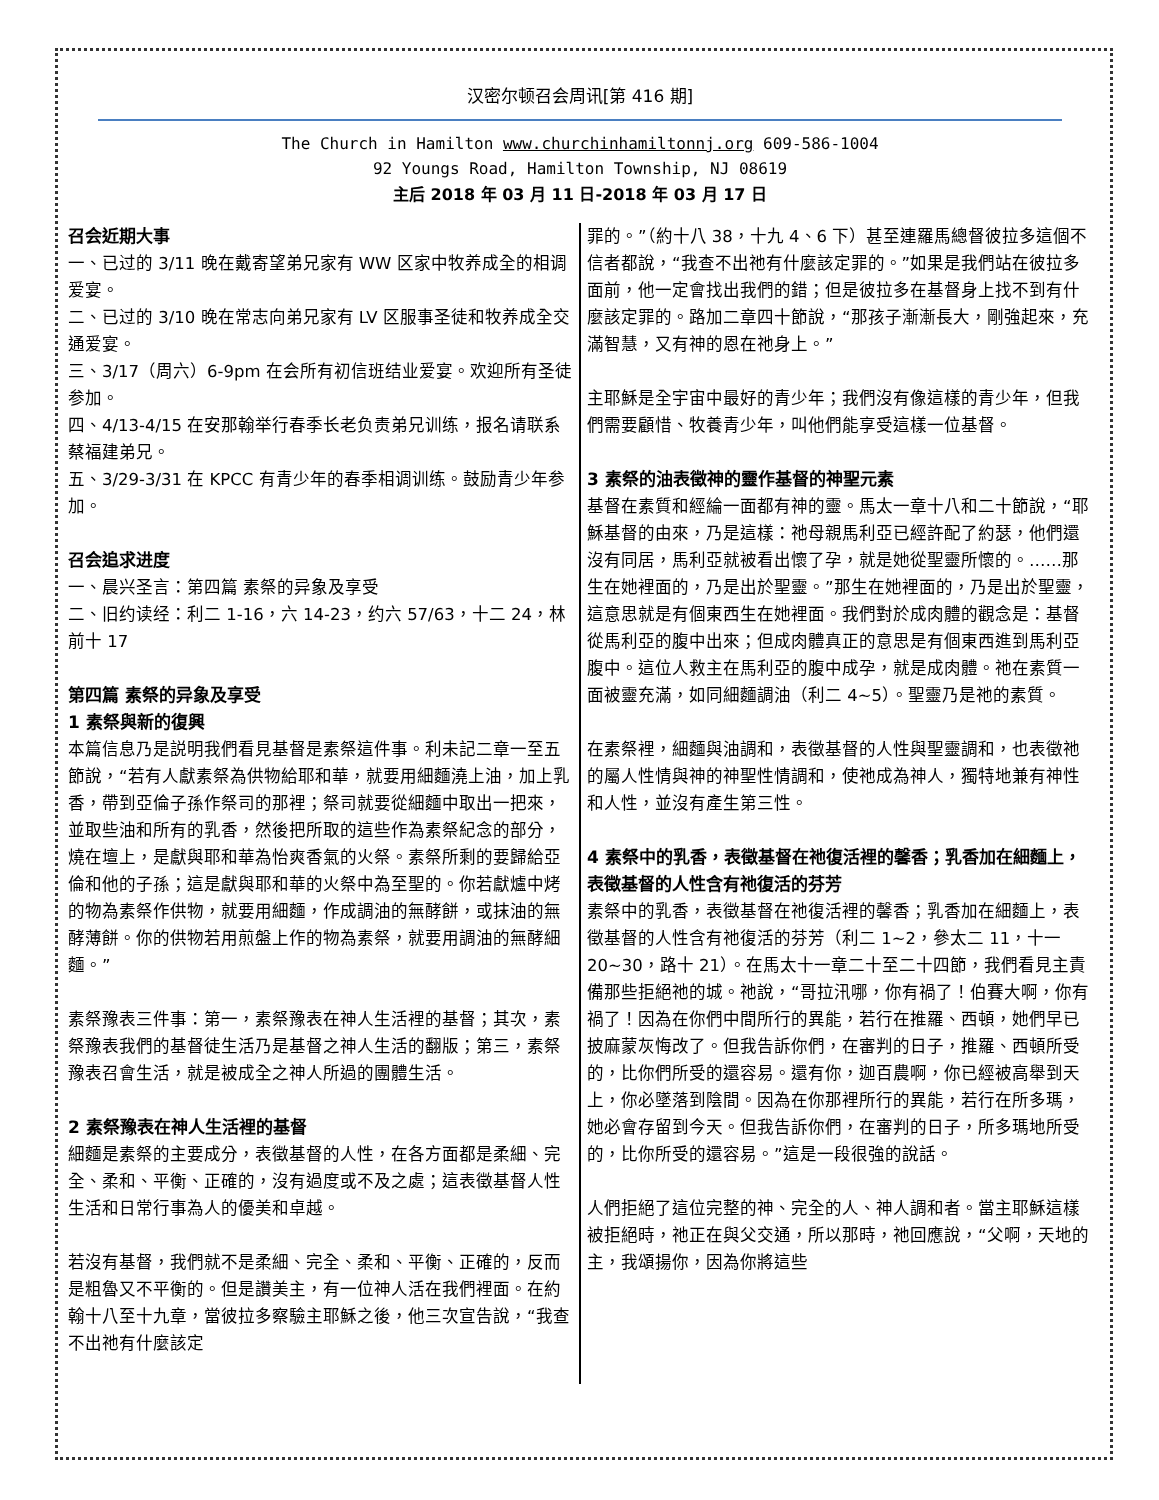汉密尔顿召会周讯[第 416 期]
The Church in Hamilton www.churchinhamiltonnj.org 609-586-1004
92 Youngs Road, Hamilton Township, NJ 08619
主后 2018 年 03 月 11 日-2018 年 03 月 17 日
召会近期大事
一、已过的 3/11 晚在戴寄望弟兄家有 WW 区家中牧养成全的相调爱宴。
二、已过的 3/10 晚在常志向弟兄家有 LV 区服事圣徒和牧养成全交通爱宴。
三、3/17（周六）6-9pm 在会所有初信班结业爱宴。欢迎所有圣徒参加。
四、4/13-4/15 在安那翰举行春季长老负责弟兄训练，报名请联系蔡福建弟兄。
五、3/29-3/31 在 KPCC 有青少年的春季相调训练。鼓励青少年参加。
召会追求进度
一、晨兴圣言：第四篇 素祭的异象及享受
二、旧约读经：利二 1-16，六 14-23，约六 57/63，十二 24，林前十 17
第四篇 素祭的异象及享受
1 素祭與新的復興
本篇信息乃是説明我們看見基督是素祭這件事。利未記二章一至五節說，“若有人獻素祭為供物給耶和華，就要用細麵澆上油，加上乳香，帶到亞倫子孫作祭司的那裡；祭司就要從細麵中取出一把來，並取些油和所有的乳香，然後把所取的這些作為素祭紀念的部分，燒在壇上，是獻與耶和華為怡爽香氣的火祭。素祭所剩的要歸給亞倫和他的子孫；這是獻與耶和華的火祭中為至聖的。你若獻爐中烤的物為素祭作供物，就要用細麵，作成調油的無酵餅，或抹油的無酵薄餅。你的供物若用煎盤上作的物為素祭，就要用調油的無酵細麵。”
素祭豫表三件事：第一，素祭豫表在神人生活裡的基督；其次，素祭豫表我們的基督徒生活乃是基督之神人生活的翻版；第三，素祭豫表召會生活，就是被成全之神人所過的團體生活。
2 素祭豫表在神人生活裡的基督
細麵是素祭的主要成分，表徵基督的人性，在各方面都是柔細、完全、柔和、平衡、正確的，沒有過度或不及之處；這表徵基督人性生活和日常行事為人的優美和卓越。
若沒有基督，我們就不是柔細、完全、柔和、平衡、正確的，反而是粗魯又不平衡的。但是讚美主，有一位神人活在我們裡面。在約翰十八至十九章，當彼拉多察驗主耶穌之後，他三次宣告說，“我查不出祂有什麼該定
罪的。”（約十八 38，十九 4、6 下）甚至連羅馬總督彼拉多這個不信者都說，“我查不出祂有什麼該定罪的。”如果是我們站在彼拉多面前，他一定會找出我們的錯；但是彼拉多在基督身上找不到有什麼該定罪的。路加二章四十節說，“那孩子漸漸長大，剛強起來，充滿智慧，又有神的恩在祂身上。”
主耶穌是全宇宙中最好的青少年；我們沒有像這樣的青少年，但我們需要顧惜、牧養青少年，叫他們能享受這樣一位基督。
3 素祭的油表徵神的靈作基督的神聖元素
基督在素質和經綸一面都有神的靈。馬太一章十八和二十節說，“耶穌基督的由來，乃是這樣：祂母親馬利亞已經許配了約瑟，他們還沒有同居，馬利亞就被看出懷了孕，就是她從聖靈所懷的。……那生在她裡面的，乃是出於聖靈。”那生在她裡面的，乃是出於聖靈，這意思就是有個東西生在她裡面。我們對於成肉體的觀念是：基督從馬利亞的腹中出來；但成肉體真正的意思是有個東西進到馬利亞腹中。這位人救主在馬利亞的腹中成孕，就是成肉體。祂在素質一面被靈充滿，如同細麵調油（利二 4~5）。聖靈乃是祂的素質。
在素祭裡，細麵與油調和，表徵基督的人性與聖靈調和，也表徵祂的屬人性情與神的神聖性情調和，使祂成為神人，獨特地兼有神性和人性，並沒有產生第三性。
4 素祭中的乳香，表徵基督在祂復活裡的馨香；乳香加在細麵上，表徵基督的人性含有祂復活的芬芳
素祭中的乳香，表徵基督在祂復活裡的馨香；乳香加在細麵上，表徵基督的人性含有祂復活的芬芳（利二 1~2，參太二 11，十一 20~30，路十 21）。在馬太十一章二十至二十四節，我們看見主責備那些拒絕祂的城。祂說，“哥拉汛哪，你有禍了！伯賽大啊，你有禍了！因為在你們中間所行的異能，若行在推羅、西頓，她們早已披麻蒙灰悔改了。但我告訴你們，在審判的日子，推羅、西頓所受的，比你們所受的還容易。還有你，迦百農啊，你已經被高舉到天上，你必墜落到陰間。因為在你那裡所行的異能，若行在所多瑪，她必會存留到今天。但我告訴你們，在審判的日子，所多瑪地所受的，比你所受的還容易。”這是一段很強的說話。
人們拒絕了這位完整的神、完全的人、神人調和者。當主耶穌這樣被拒絕時，祂正在與父交通，所以那時，祂回應說，“父啊，天地的主，我頌揚你，因為你將這些